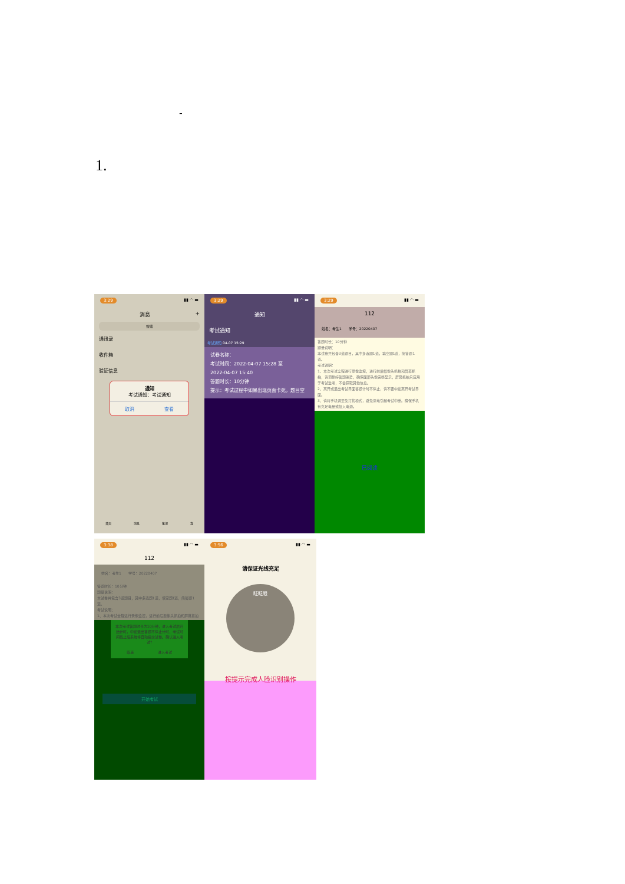-
1.
3:29 ▮▮ ◠ ▬
消息 +
搜索
通讯录
收件箱
验证信息
通知
考试通知：考试通知
取消 查看
首页 消息 笔记 我
3:29 ▮▮ ◠ ▬
通知
考试通知
考试通知 04-07 15:29
试卷名称：
考试时间：2022-04-07 15:28 至
2022-04-07 15:40
答题时长：10分钟
提示：考试过程中如果出现页面卡死，题目空
3:29 ▮▮ ◠ ▬
112
姓名：考生1　　学号：20220407
答题时长：10分钟
题量说明：
本试卷共包含3道题目，其中多选题1道，填空题1道，简答题1道。
考试说明：
1、本次考试全程进行录像监控，进行前后摄像头抓拍和屏幕抓拍，请调整好答题姿势，确保面部头像完整显示，屏幕抓拍只应用于考试监考，不会获取其他信息。
2、离开或退出考试界面答题计时不停止，请不要中途离开考试界面。
3、请将手机调至免打扰模式，避免来电引起考试中断。确保手机有充足电量或接入电源。
已阅读
3:38 ▮▮ ◠ ▬
112
姓名：考生1　　学号：20220407
答题时长：10分钟
题量说明：
本试卷共包含3道题目，其中多选题1道，填空题1道，简答题1道。
考试说明：
1、本次考试全程进行录像监控，进行前后摄像头抓拍和屏幕抓拍
本次考试答题时长为10分钟，进入考试后开始计时，中途退出答题不停止计时，考试时间截止后系统将自动提交试卷。确认进入考试?
取消 进入考试
开始考试
3:56 ▮▮ ◠ ▬
请保证光线充足
眨眨眼
按提示完成人脸识别操作